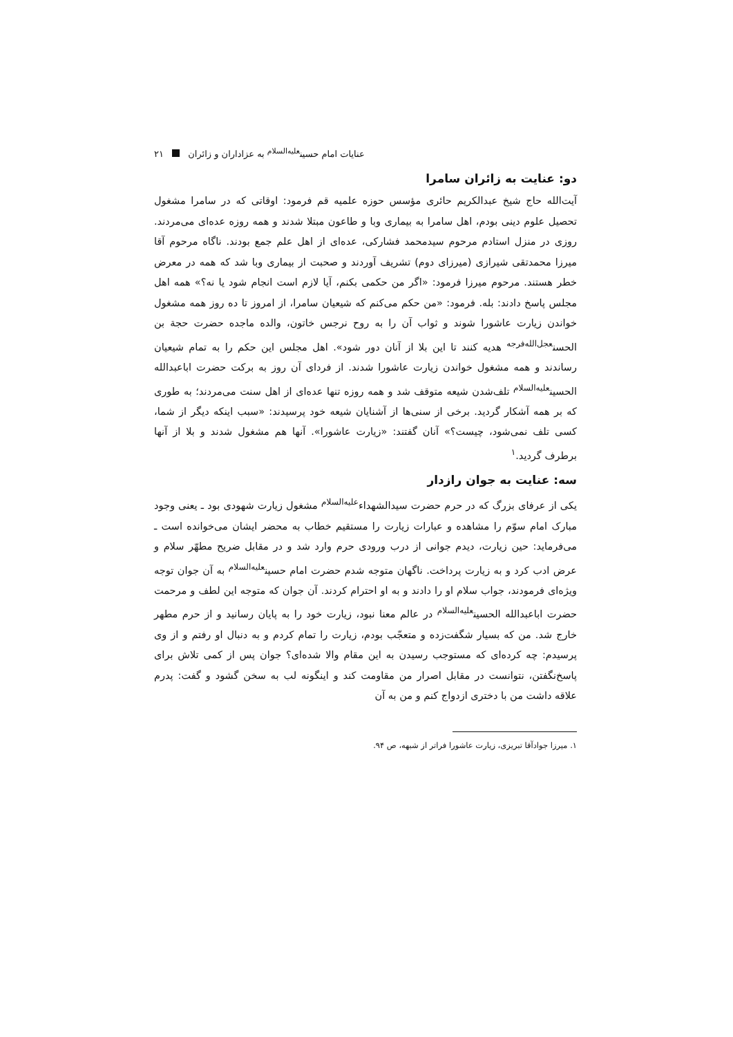عنایات امام حسین<sup>علیه‌السلام</sup> به عزاداران و زائران ۲۱
دو: عنایت به زائران سامرا
آیت‌الله حاج شیخ عبدالکریم حائری مؤسس حوزه علمیه قم فرمود: اوقاتی که در سامرا مشغول تحصیل علوم دینی بودم، اهل سامرا به بیماری وبا و طاعون مبتلا شدند و همه روزه عده‌ای می‌مردند. روزی در منزل استادم مرحوم سیدمحمد فشارکی، عده‌ای از اهل علم جمع بودند. ناگاه مرحوم آقا میرزا محمدتقی شیرازی (میرزای دوم) تشریف آوردند و صحبت از بیماری وبا شد که همه در معرض خطر هستند. مرحوم میرزا فرمود: «اگر من حکمی بکنم، آیا لازم است انجام شود یا نه؟» همه اهل مجلس پاسخ دادند: بله. فرمود: «من حکم می‌کنم که شیعیان سامرا، از امروز تا ده روز همه مشغول خواندن زیارت عاشورا شوند و ثواب آن را به روح نرجس خاتون، والده ماجده حضرت حجة بن الحسن<sup>عجل‌الله‌فرجه</sup> هدیه کنند تا این بلا از آنان دور شود». اهل مجلس این حکم را به تمام شیعیان رساندند و همه مشغول خواندن زیارت عاشورا شدند. از فردای آن روز به برکت حضرت اباعبدالله الحسین<sup>علیه‌السلام</sup> تلف‌شدن شیعه متوقف شد و همه روزه تنها عده‌ای از اهل سنت می‌مردند؛ به طوری که بر همه آشکار گردید. برخی از سنی‌ها از آشنایان شیعه خود پرسیدند: «سبب اینکه دیگر از شما، کسی تلف نمی‌شود، چیست؟» آنان گفتند: «زیارت عاشورا». آنها هم مشغول شدند و بلا از آنها برطرف گردید.<sup>۱</sup>
سه: عنایت به جوان رازدار
یکی از عرفای بزرگ که در حرم حضرت سیدالشهداء<sup>علیه‌السلام</sup> مشغول زیارت شهودی بود ـ یعنی وجود مبارک امام سوّم را مشاهده و عبارات زیارت را مستقیم خطاب به محضر ایشان می‌خوانده است ـ می‌فرماید: حین زیارت، دیدم جوانی از درب ورودی حرم وارد شد و در مقابل ضریح مطهّر سلام و عرض ادب کرد و به زیارت پرداخت. ناگهان متوجه شدم حضرت امام حسین<sup>علیه‌السلام</sup> به آن جوان توجه ویژه‌ای فرمودند، جواب سلام او را دادند و به او احترام کردند. آن جوان که متوجه این لطف و مرحمت حضرت اباعبدالله الحسین<sup>علیه‌السلام</sup> در عالم معنا نبود، زیارت خود را به پایان رسانید و از حرم مطهر خارج شد. من که بسیار شگفت‌زده و متعجّب بودم، زیارت را تمام کردم و به دنبال او رفتم و از وی پرسیدم: چه کرده‌ای که مستوجب رسیدن به این مقام والا شده‌ای؟ جوان پس از کمی تلاش برای پاسخ‌نگفتن، نتوانست در مقابل اصرار من مقاومت کند و اینگونه لب به سخن گشود و گفت: پدرم علاقه داشت من با دختری ازدواج کنم و من به آن
۱. میرزا جوادآقا تبریزی، زیارت عاشورا فراتر از شبهه، ص ۹۴.